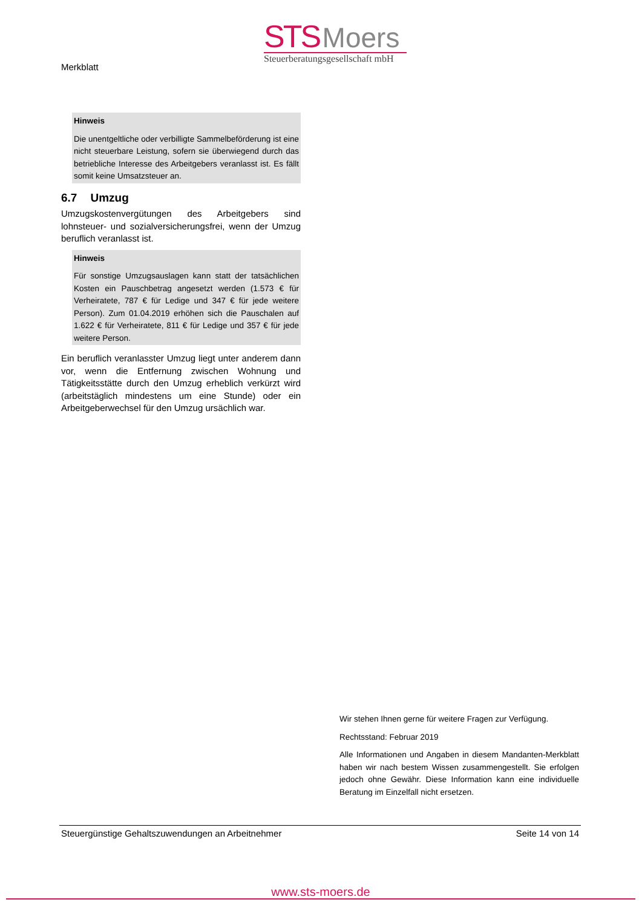Merkblatt
STS Moers
Steuerberatungsgesellschaft mbH
Hinweis
Die unentgeltliche oder verbilligte Sammelbeförderung ist eine nicht steuerbare Leistung, sofern sie überwiegend durch das betriebliche Interesse des Arbeitgebers veranlasst ist. Es fällt somit keine Umsatzsteuer an.
6.7 Umzug
Umzugskostenvergütungen des Arbeitgebers sind lohnsteuer- und sozialversicherungsfrei, wenn der Umzug beruflich veranlasst ist.
Hinweis
Für sonstige Umzugsauslagen kann statt der tatsächlichen Kosten ein Pauschbetrag angesetzt werden (1.573 € für Verheiratete, 787 € für Ledige und 347 € für jede weitere Person). Zum 01.04.2019 erhöhen sich die Pauschalen auf 1.622 € für Verheiratete, 811 € für Ledige und 357 € für jede weitere Person.
Ein beruflich veranlasster Umzug liegt unter anderem dann vor, wenn die Entfernung zwischen Wohnung und Tätigkeitsstätte durch den Umzug erheblich verkürzt wird (arbeitstäglich mindestens um eine Stunde) oder ein Arbeitgeberwechsel für den Umzug ursächlich war.
Wir stehen Ihnen gerne für weitere Fragen zur Verfügung.
Rechtsstand: Februar 2019
Alle Informationen und Angaben in diesem Mandanten-Merkblatt haben wir nach bestem Wissen zusammengestellt. Sie erfolgen jedoch ohne Gewähr. Diese Information kann eine individuelle Beratung im Einzelfall nicht ersetzen.
Steuergünstige Gehaltszuwendungen an Arbeitnehmer Seite 14 von 14
www.sts-moers.de